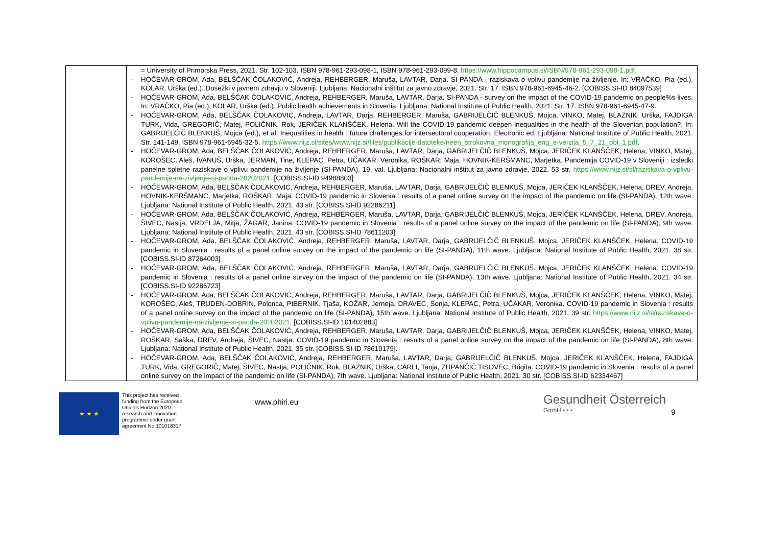| | = University of Primorska Press, 2021. Str. 102-103. ISBN 978-961-293-098-1, ISBN 978-961-293-099-8. https://www.hippocampus.si/ISBN/978-961-293-098-1.pdf . - HOČEVAR-GROM, Ada, BELŠČAK ČOLAKOVIĆ, Andreja, REHBERGER, Maruša, LAVTAR, Darja. SI-PANDA - raziskava o vplivu pandemije na življenje. In: VRAČKO, Pia (ed.), KOLAR, Urška (ed.). Dosežki v javnem zdravju v Sloveniji. Ljubljana: Nacionalni inštitut za javno zdravje, 2021. Str. 17. ISBN 978-961-6945-46-2. [COBISS.SI-ID 84097539] - HOČEVAR-GROM, Ada, BELŠČAK ČOLAKOVIĆ, Andreja, REHBERGER, Maruša, LAVTAR, Darja. SI-PANDA - survey on the impact of the COVID-19 pandemic on people%s lives. In: VRAČKO, Pia (ed.), KOLAR, Urška (ed.). Public health achievements in Slovenia. Ljubljana: National Institute of Public Health, 2021. Str. 17. ISBN 978-961-6945-47-9. - HOČEVAR-GROM, Ada, BELŠČAK ČOLAKOVIĆ, Andreja, LAVTAR, Darja, REHBERGER, Maruša, GABRIJELČIČ BLENKUŠ, Mojca, VINKO, Matej, BLAZNIK, Urška, FAJDIGA TURK, Vida, GREGORIČ, Matej, POLIČNIK, Rok, JERIČEK KLANŠČEK, Helena. Will the COVID-19 pandemic deepen inequalities in the health of the Slovenian population?. In: GABRIJELČIČ BLENKUŠ, Mojca (ed.), et al. Inequalities in health : future challenges for intersectoral cooperation. Electronic ed. Ljubljana: National Institute of Public Health, 2021. Str. 141-149. ISBN 978-961-6945-32-5. https://www.nijz.si/sites/www.nijz.si/files/publikacije-datoteke/neen_strokovna_monografija_eng_e-verzija_5_7_21_obl_1.pdf . - HOČEVAR-GROM, Ada, BELŠČAK ČOLAKOVIĆ, Andreja, REHBERGER, Maruša, LAVTAR, Darja, GABRIJELČIČ BLENKUŠ, Mojca, JERIČEK KLANŠČEK, Helena, VINKO, Matej, KOROŠEC, Aleš, IVANUŠ, Urška, JERMAN, Tine, KLEPAC, Petra, UČAKAR, Veronika, ROŠKAR, Maja, HOVNIK-KERŠMANC, Marjetka. Pandemija COVID-19 v Sloveniji : izsledki panelne spletne raziskave o vplivu pandemije na življenje (SI-PANDA), 19. val. Ljubljana: Nacionalni inštitut za javno zdravje, 2022. 53 str. https://www.nijz.si/sl/raziskava-o-vplivu-pandemije-na-zivljenje-si-panda-20202021 . [COBISS.SI-ID 94988803] - HOČEVAR-GROM, Ada, BELŠČAK ČOLAKOVIĆ, Andreja, REHBERGER, Maruša, LAVTAR, Darja, GABRIJELČIČ BLENKUŠ, Mojca, JERIČEK KLANŠČEK, Helena, DREV, Andreja, HOVNIK-KERŠMANC, Marjetka, ROŠKAR, Maja. COVID-19 pandemic in Slovenia : results of a panel online survey on the impact of the pandemic on life (SI-PANDA), 12th wave. Ljubljana: National Institute of Public Health, 2021. 43 str. [COBISS.SI-ID 92286211] - HOČEVAR-GROM, Ada, BELŠČAK ČOLAKOVIĆ, Andreja, REHBERGER, Maruša, LAVTAR, Darja, GABRIJELČIČ BLENKUŠ, Mojca, JERIČEK KLANŠČEK, Helena, DREV, Andreja, ŠIVEC, Nastja, VRDELJA, Mitja, ŽAGAR, Janina. COVID-19 pandemic in Slovenia : results of a panel online survey on the impact of the pandemic on life (SI-PANDA), 9th wave. Ljubljana: National Institute of Public Health, 2021. 43 str. [COBISS.SI-ID 78611203] - HOČEVAR-GROM, Ada, BELŠČAK ČOLAKOVIĆ, Andreja, REHBERGER, Maruša, LAVTAR, Darja, GABRIJELČIČ BLENKUŠ, Mojca, JERIČEK KLANŠČEK, Helena. COVID-19 pandemic in Slovenia : results of a panel online survey on the impact of the pandemic on life (SI-PANDA), 11th wave. Ljubljana: National Institute of Public Health, 2021. 38 str. [COBISS.SI-ID 87264003] - HOČEVAR-GROM, Ada, BELŠČAK ČOLAKOVIĆ, Andreja, REHBERGER, Maruša, LAVTAR, Darja, GABRIJELČIČ BLENKUŠ, Mojca, JERIČEK KLANŠČEK, Helena. COVID-19 pandemic in Slovenia : results of a panel online survey on the impact of the pandemic on life (SI-PANDA), 13th wave. Ljubljana: National Institute of Public Health, 2021. 34 str. [COBISS.SI-ID 92286723] - HOČEVAR-GROM, Ada, BELŠČAK ČOLAKOVIĆ, Andreja, REHBERGER, Maruša, LAVTAR, Darja, GABRIJELČIČ BLENKUŠ, Mojca, JERIČEK KLANŠČEK, Helena, VINKO, Matej, KOROŠEC, Aleš, TRUDEN-DOBRIN, Polonca, PIBERNIK, Tjaša, KOŽAR, Jerneja, DRAVEC, Sonja, KLEPAC, Petra, UČAKAR, Veronika. COVID-19 pandemic in Slovenia : results of a panel online survey on the impact of the pandemic on life (SI-PANDA), 15th wave. Ljubljana: National Institute of Public Health, 2021. 39 str. https://www.nijz.si/sl/raziskava-o-vplivu-pandemije-na-zivljenje-si-panda-20202021 . [COBISS.SI-ID 101402883] - HOČEVAR-GROM, Ada, BELŠČAK ČOLAKOVIĆ, Andreja, REHBERGER, Maruša, LAVTAR, Darja, GABRIJELČIČ BLENKUŠ, Mojca, JERIČEK KLANŠČEK, Helena, VINKO, Matej, ROŠKAR, Saška, DREV, Andreja, ŠIVEC, Nastja. COVID-19 pandemic in Slovenia : results of a panel online survey on the impact of the pandemic on life (SI-PANDA), 8th wave. Ljubljana: National Institute of Public Health, 2021. 35 str. [COBISS.SI-ID 78610179]. - HOČEVAR-GROM, Ada, BELŠČAK ČOLAKOVIĆ, Andreja, REHBERGER, Maruša, LAVTAR, Darja, GABRIJELČIČ BLENKUŠ, Mojca, JERIČEK KLANŠČEK, Helena, FAJDIGA TURK, Vida, GREGORIČ, Matej, ŠIVEC, Nastja, POLIČNIK, Rok, BLAZNIK, Urška, CARLI, Tanja, ZUPANČIČ TISOVEC, Brigita. COVID-19 pandemic in Slovenia : results of a panel online survey on the impact of the pandemic on life (SI-PANDA), 7th wave. Ljubljana: National Institute of Public Health, 2021. 30 str. [COBISS.SI-ID 62334467] |
★ ★ ★
This project has received funding from the European Union's Horizon 2020 research and innovation programme under grant agreement No 101018317
www.phiri.eu
Gesundheit Österreich
GmbH • • •
9